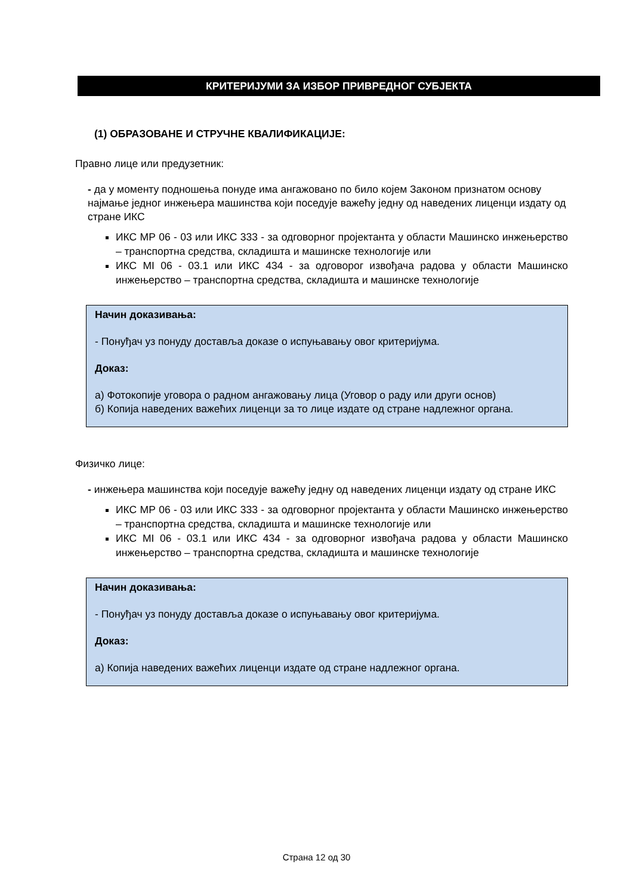КРИТЕРИЈУМИ ЗА ИЗБОР ПРИВРЕДНОГ СУБЈЕКТА
(1) ОБРАЗОВАНЕ И СТРУЧНЕ КВАЛИФИКАЦИЈЕ:
Правно лице или предузетник:
- да у моменту подношења понуде има ангажовано по било којем Законом признатом основу најмање једног инжењера машинства који поседује важећу једну од наведених лиценци издату од стране ИКС
ИКС МР 06 - 03 или ИКС 333 - за одговорног пројектанта у области Машинско инжењерство – транспортна средства, складишта и машинске технологије или
ИКС МI 06 - 03.1 или ИКС 434 - за одговорог извођача радова у области Машинско инжењерство – транспортна средства, складишта и машинске технологије
Начин доказивања:
- Понуђач уз понуду доставља доказе о испуњавању овог критеријума.
Доказ:
а) Фотокопије уговора о радном ангажовању лица (Уговор о раду или други основ)
б) Копија наведених важећих лиценци за то лице издате од стране надлежног органа.
Физичко лице:
- инжењера машинства који поседује важећу једну од наведених лиценци издату од стране ИКС
ИКС МР 06 - 03 или ИКС 333 - за одговорног пројектанта у области Машинско инжењерство – транспортна средства, складишта и машинске технологије или
ИКС МI 06 - 03.1 или ИКС 434 - за одговорног извођача радова у области Машинско инжењерство – транспортна средства, складишта и машинске технологије
Начин доказивања:
- Понуђач уз понуду доставља доказе о испуњавању овог критеријума.
Доказ:
а) Копија наведених важећих лиценци издате од стране надлежног органа.
Страна 12 од 30